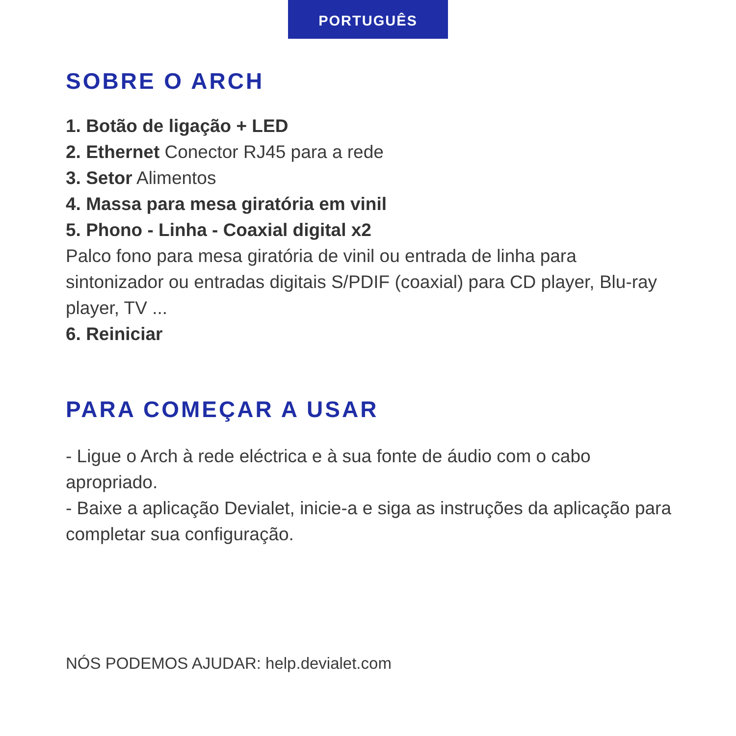PORTUGUÊS
SOBRE O ARCH
1. Botão de ligação + LED
2. Ethernet Conector RJ45 para a rede
3. Setor Alimentos
4. Massa para mesa giratória em vinil
5. Phono - Linha - Coaxial digital x2
Palco fono para mesa giratória de vinil ou entrada de linha para sintonizador ou entradas digitais S/PDIF (coaxial) para CD player, Blu-ray player, TV ...
6. Reiniciar
PARA COMEÇAR A USAR
- Ligue o Arch à rede eléctrica e à sua fonte de áudio com o cabo apropriado.
- Baixe a aplicação Devialet, inicie-a e siga as instruções da aplicação para completar sua configuração.
NÓS PODEMOS AJUDAR: help.devialet.com